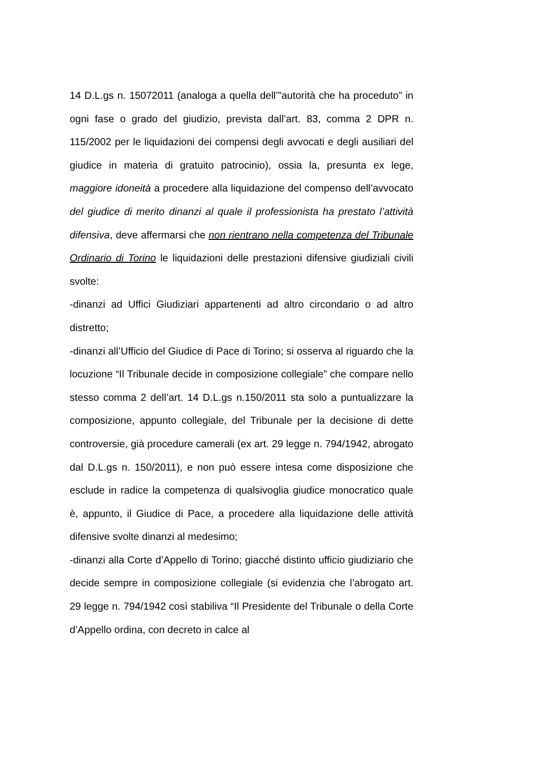14 D.L.gs n. 15072011 (analoga a quella dell’”autorità che ha proceduto” in ogni fase o grado del giudizio, prevista dall’art. 83, comma 2 DPR n. 115/2002 per le liquidazioni dei compensi degli avvocati e degli ausiliari del giudice in materia di gratuito patrocinio), ossia la, presunta ex lege, maggiore idoneità a procedere alla liquidazione del compenso dell’avvocato del giudice di merito dinanzi al quale il professionista ha prestato l’attività difensiva, deve affermarsi che non rientrano nella competenza del Tribunale Ordinario di Torino le liquidazioni delle prestazioni difensive giudiziali civili svolte:
-dinanzi ad Uffici Giudiziari appartenenti ad altro circondario o ad altro distretto;
-dinanzi all’Ufficio del Giudice di Pace di Torino; si osserva al riguardo che la locuzione “Il Tribunale decide in composizione collegiale” che compare nello stesso comma 2 dell’art. 14 D.L.gs n.150/2011 sta solo a puntualizzare la composizione, appunto collegiale, del Tribunale per la decisione di dette controversie, già procedure camerali (ex art. 29 legge n. 794/1942, abrogato dal D.L.gs n. 150/2011), e non può essere intesa come disposizione che esclude in radice la competenza di qualsivoglia giudice monocratico quale è, appunto, il Giudice di Pace, a procedere alla liquidazione delle attività difensive svolte dinanzi al medesimo;
-dinanzi alla Corte d’Appello di Torino; giacché distinto ufficio giudiziario che decide sempre in composizione collegiale (si evidenzia che l’abrogato art. 29 legge n. 794/1942 così stabiliva “Il Presidente del Tribunale o della Corte d’Appello ordina, con decreto in calce al